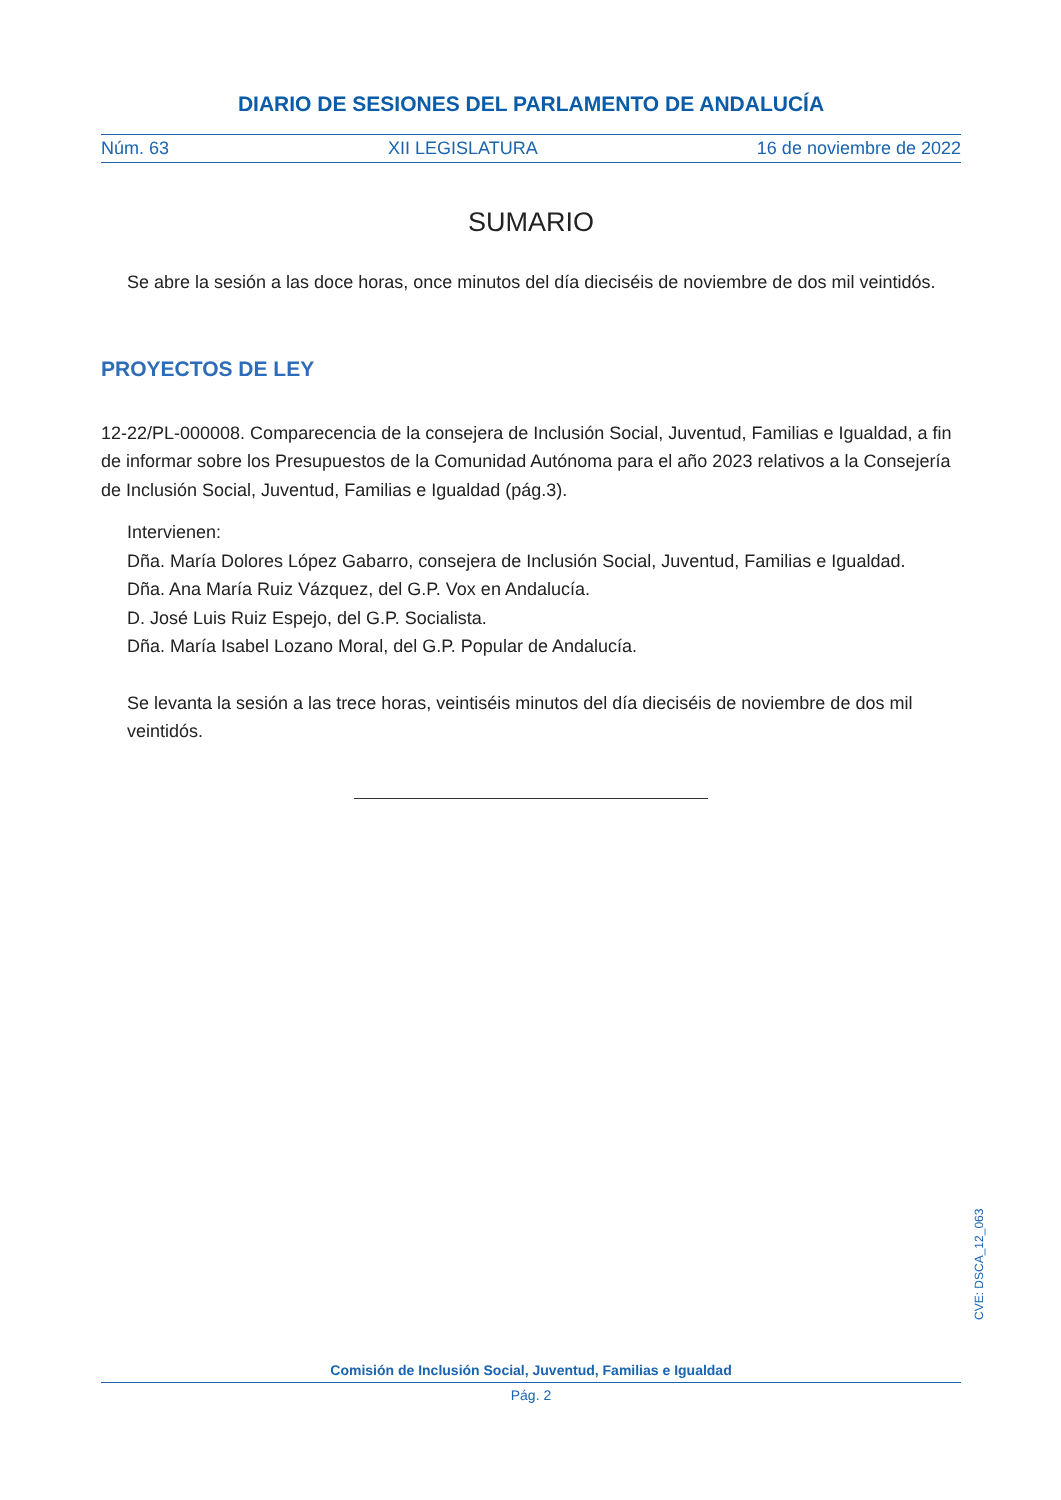DIARIO DE SESIONES DEL PARLAMENTO DE ANDALUCÍA
Núm. 63 XII LEGISLATURA 16 de noviembre de 2022
SUMARIO
Se abre la sesión a las doce horas, once minutos del día dieciséis de noviembre de dos mil veintidós.
PROYECTOS DE LEY
12-22/PL-000008. Comparecencia de la consejera de Inclusión Social, Juventud, Familias e Igualdad, a fin de informar sobre los Presupuestos de la Comunidad Autónoma para el año 2023 relativos a la Consejería de Inclusión Social, Juventud, Familias e Igualdad (pág.3).
Intervienen:
Dña. María Dolores López Gabarro, consejera de Inclusión Social, Juventud, Familias e Igualdad.
Dña. Ana María Ruiz Vázquez, del G.P. Vox en Andalucía.
D. José Luis Ruiz Espejo, del G.P. Socialista.
Dña. María Isabel Lozano Moral, del G.P. Popular de Andalucía.
Se levanta la sesión a las trece horas, veintiséis minutos del día dieciséis de noviembre de dos mil veintidós.
CVE: DSCA_12_063
Comisión de Inclusión Social, Juventud, Familias e Igualdad
Pág. 2